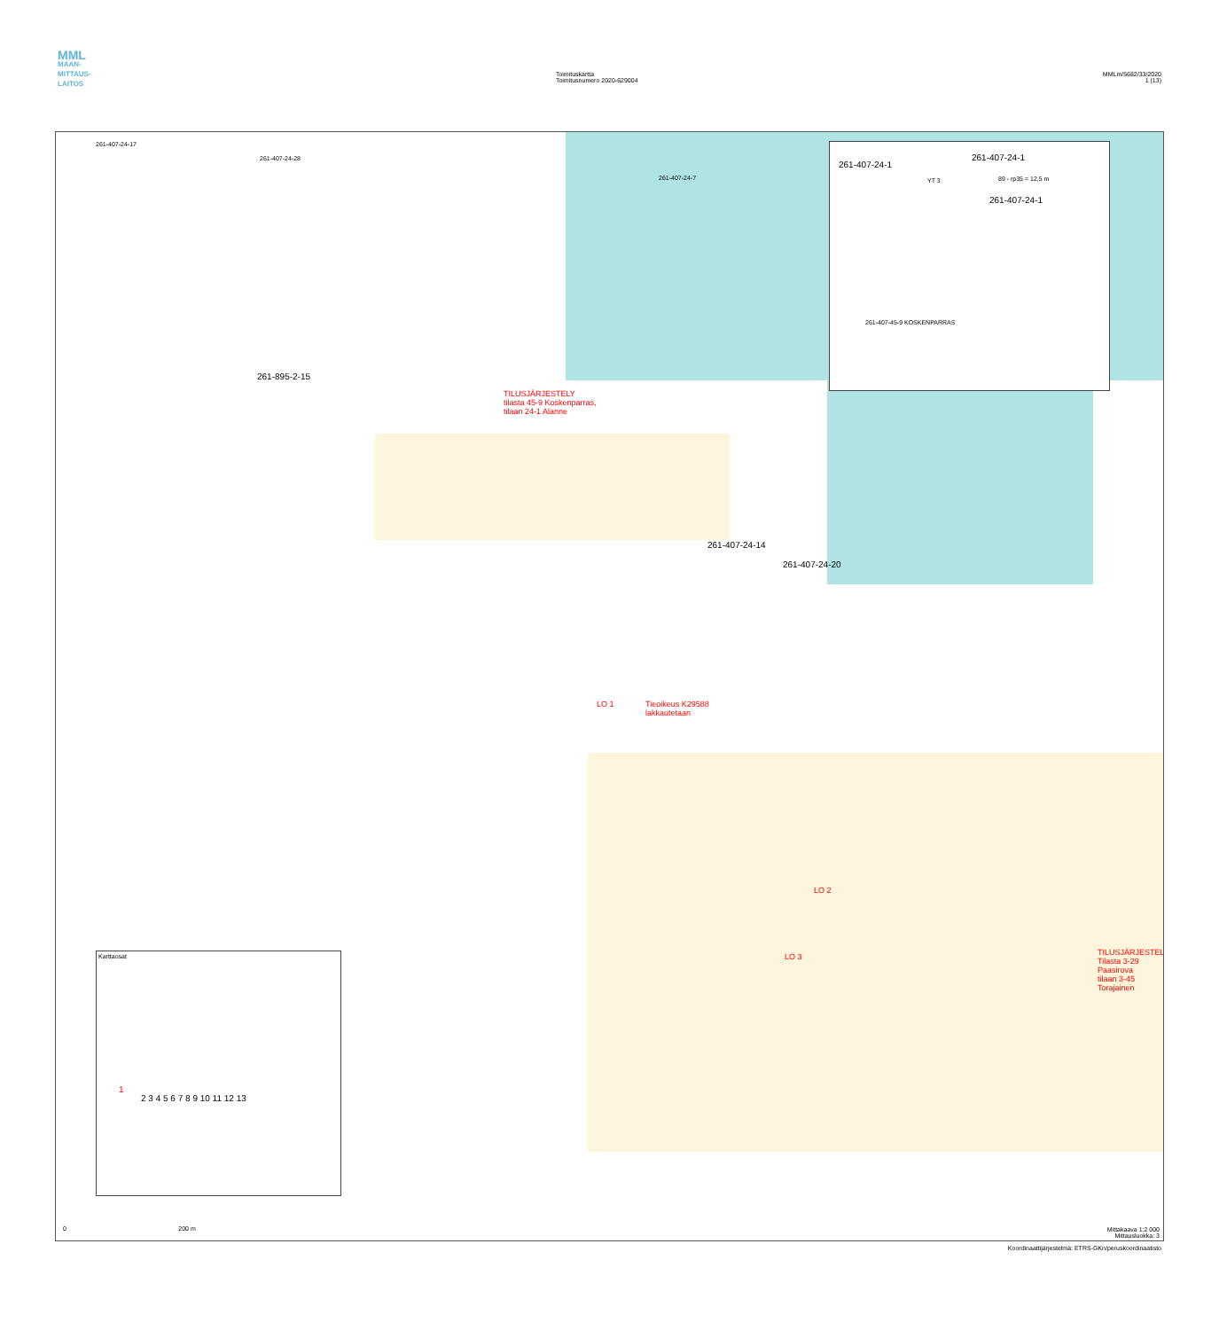MML
MAAN-
MITTAUS-
LAITOS
Toimituskartta
Toimitusnumero 2020-629004
MMLm/5682/33/2020
1 (13)
261-407-24-1
261-407-24-1
261-407-24-1
89 - rp35 = 12,5 m
YT 3
261-407-45-9 KOSKENPARRAS
261-407-24-17
261-407-24-28
261-407-24-7
261-895-2-15
TILUSJÄRJESTELY
tilasta 45-9 Koskenparras,
tilaan 24-1 Alanne
261-407-24-14
261-407-24-20
Tieoikeus K29588
lakkautetaan
LO 1
LO 2
LO 3
TILUSJÄRJESTELY
Tilasta 3-29 Paasirova
tilaan 3-45 Torajainen
Karttaosat
1
2 3 4 5 6 7 8 9 10 11 12 13
0 200 m
Mittakaava 1:2 000
Mittausluokka: 3
Koordinaattijärjestelmä: ETRS-GKn/peruskoordinaatisto